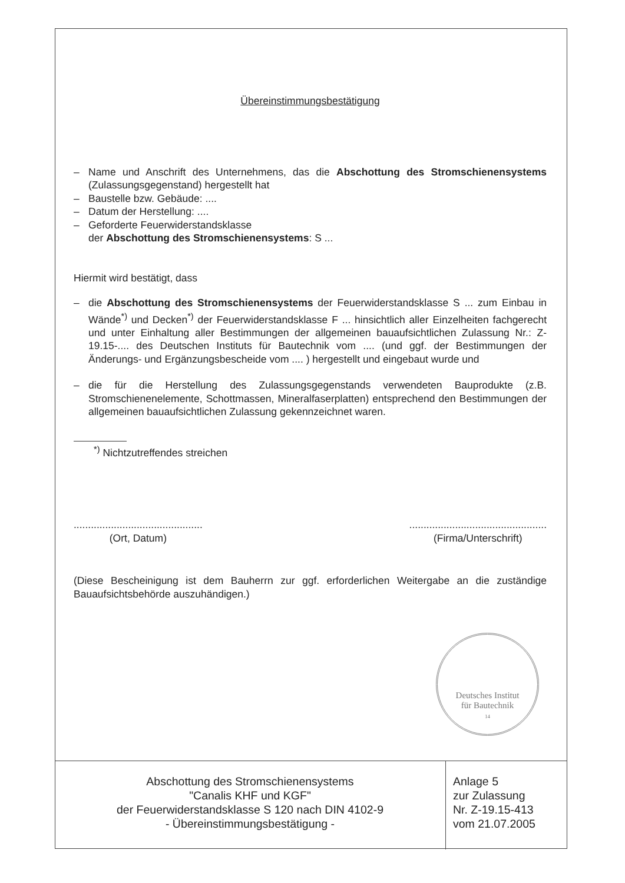Übereinstimmungsbestätigung
– Name und Anschrift des Unternehmens, das die Abschottung des Stromschienensystems (Zulassungsgegenstand) hergestellt hat
– Baustelle bzw. Gebäude: ....
– Datum der Herstellung: ....
– Geforderte Feuerwiderstandsklasse
der Abschottung des Stromschienensystems: S ...
Hiermit wird bestätigt, dass
– die Abschottung des Stromschienensystems der Feuerwiderstandsklasse S ... zum Einbau in Wände<sup>*)</sup> und Decken<sup>*)</sup> der Feuerwiderstandsklasse F ... hinsichtlich aller Einzelheiten fachgerecht und unter Einhaltung aller Bestimmungen der allgemeinen bauaufsichtlichen Zulassung Nr.: Z-19.15-.... des Deutschen Instituts für Bautechnik vom .... (und ggf. der Bestimmungen der Änderungs- und Ergänzungsbescheide vom .... ) hergestellt und eingebaut wurde und
– die für die Herstellung des Zulassungsgegenstands verwendeten Bauprodukte (z.B. Stromschienenelemente, Schottmassen, Mineralfaserplatten) entsprechend den Bestimmungen der allgemeinen bauaufsichtlichen Zulassung gekennzeichnet waren.
<sup>*)</sup> Nichtzutreffendes streichen
.............................................
(Ort, Datum)
................................................
(Firma/Unterschrift)
(Diese Bescheinigung ist dem Bauherrn zur ggf. erforderlichen Weitergabe an die zuständige Bauaufsichtsbehörde auszuhändigen.)
Deutsches Institut
für Bautechnik
14
Abschottung des Stromschienensystems
"Canalis KHF und KGF"
der Feuerwiderstandsklasse S 120 nach DIN 4102-9
- Übereinstimmungsbestätigung -
Anlage 5
zur Zulassung
Nr. Z-19.15-413
vom 21.07.2005